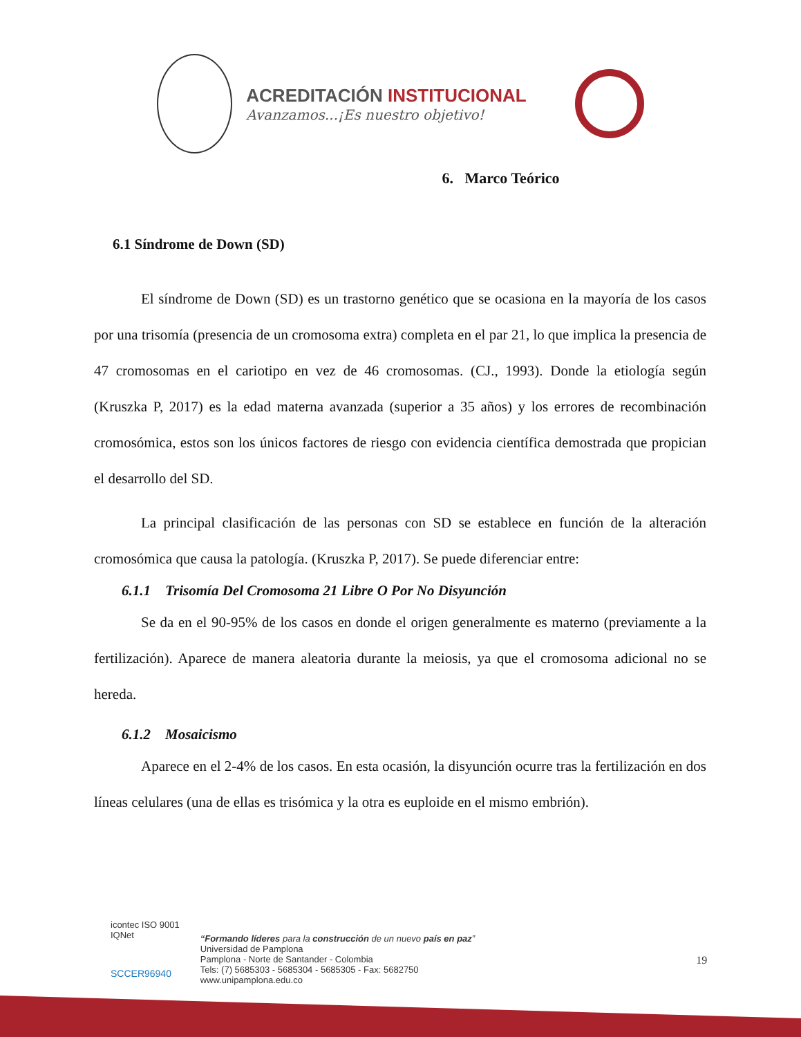ACREDITACIÓN INSTITUCIONAL
Avanzamos...¡Es nuestro objetivo!
6. Marco Teórico
6.1 Síndrome de Down (SD)
El síndrome de Down (SD) es un trastorno genético que se ocasiona en la mayoría de los casos por una trisomía (presencia de un cromosoma extra) completa en el par 21, lo que implica la presencia de 47 cromosomas en el cariotipo en vez de 46 cromosomas. (CJ., 1993). Donde la etiología según (Kruszka P, 2017) es la edad materna avanzada (superior a 35 años) y los errores de recombinación cromosómica, estos son los únicos factores de riesgo con evidencia científica demostrada que propician el desarrollo del SD.
La principal clasificación de las personas con SD se establece en función de la alteración cromosómica que causa la patología. (Kruszka P, 2017). Se puede diferenciar entre:
6.1.1 Trisomía Del Cromosoma 21 Libre O Por No Disyunción
Se da en el 90-95% de los casos en donde el origen generalmente es materno (previamente a la fertilización). Aparece de manera aleatoria durante la meiosis, ya que el cromosoma adicional no se hereda.
6.1.2 Mosaicismo
Aparece en el 2-4% de los casos. En esta ocasión, la disyunción ocurre tras la fertilización en dos líneas celulares (una de ellas es trisómica y la otra es euploide en el mismo embrión).
icontec ISO 9001
IQNet
SCCER96940
“Formando líderes para la construcción de un nuevo país en paz”
Universidad de Pamplona
Pamplona - Norte de Santander - Colombia
Tels: (7) 5685303 - 5685304 - 5685305 - Fax: 5682750
www.unipamplona.edu.co
19